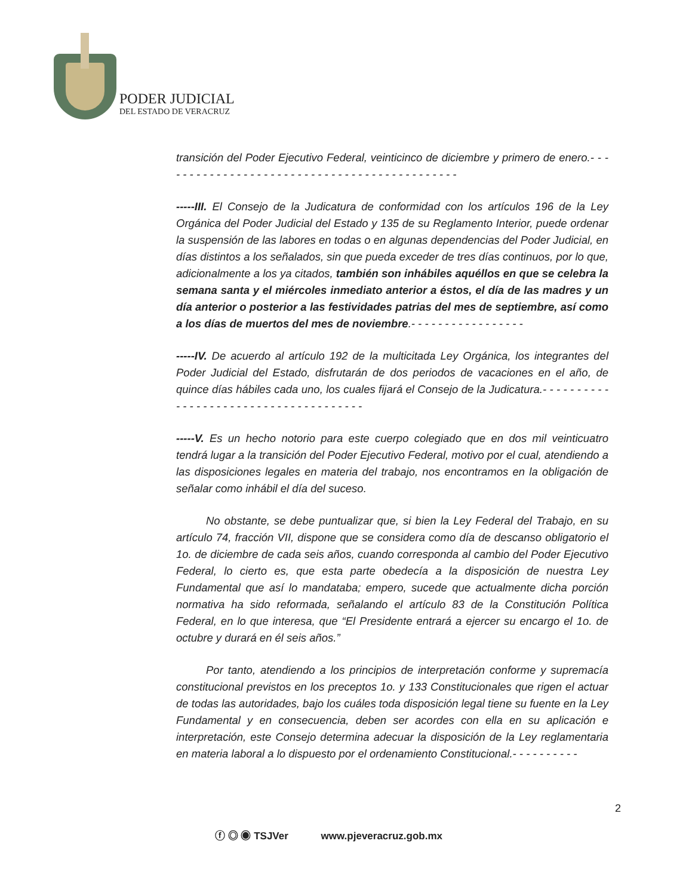PODER JUDICIAL
DEL ESTADO DE VERACRUZ
transición del Poder Ejecutivo Federal, veinticinco de diciembre y primero de enero.- - - - - - - - - - - - - - - - - - - - - - - - - - - - - - - - - - - - - - - - - - - - -
-----III. El Consejo de la Judicatura de conformidad con los artículos 196 de la Ley Orgánica del Poder Judicial del Estado y 135 de su Reglamento Interior, puede ordenar la suspensión de las labores en todas o en algunas dependencias del Poder Judicial, en días distintos a los señalados, sin que pueda exceder de tres días continuos, por lo que, adicionalmente a los ya citados, también son inhábiles aquéllos en que se celebra la semana santa y el miércoles inmediato anterior a éstos, el día de las madres y un día anterior o posterior a las festividades patrias del mes de septiembre, así como a los días de muertos del mes de noviembre.- - - - - - - - - - - - - - - - -
-----IV. De acuerdo al artículo 192 de la multicitada Ley Orgánica, los integrantes del Poder Judicial del Estado, disfrutarán de dos periodos de vacaciones en el año, de quince días hábiles cada uno, los cuales fijará el Consejo de la Judicatura.- - - - - - - - - - - - - - - - - - - - - - - - - - - - - - - - - - - - - -
-----V. Es un hecho notorio para este cuerpo colegiado que en dos mil veinticuatro tendrá lugar a la transición del Poder Ejecutivo Federal, motivo por el cual, atendiendo a las disposiciones legales en materia del trabajo, nos encontramos en la obligación de señalar como inhábil el día del suceso.
No obstante, se debe puntualizar que, si bien la Ley Federal del Trabajo, en su artículo 74, fracción VII, dispone que se considera como día de descanso obligatorio el 1o. de diciembre de cada seis años, cuando corresponda al cambio del Poder Ejecutivo Federal, lo cierto es, que esta parte obedecía a la disposición de nuestra Ley Fundamental que así lo mandataba; empero, sucede que actualmente dicha porción normativa ha sido reformada, señalando el artículo 83 de la Constitución Política Federal, en lo que interesa, que “El Presidente entrará a ejercer su encargo el 1o. de octubre y durará en él seis años.”
Por tanto, atendiendo a los principios de interpretación conforme y supremacía constitucional previstos en los preceptos 1o. y 133 Constitucionales que rigen el actuar de todas las autoridades, bajo los cuáles toda disposición legal tiene su fuente en la Ley Fundamental y en consecuencia, deben ser acordes con ella en su aplicación e interpretación, este Consejo determina adecuar la disposición de la Ley reglamentaria en materia laboral a lo dispuesto por el ordenamiento Constitucional.- - - - - - - - - -
2
ⓕ ◎ ◉ TSJVer www.pjeveracruz.gob.mx